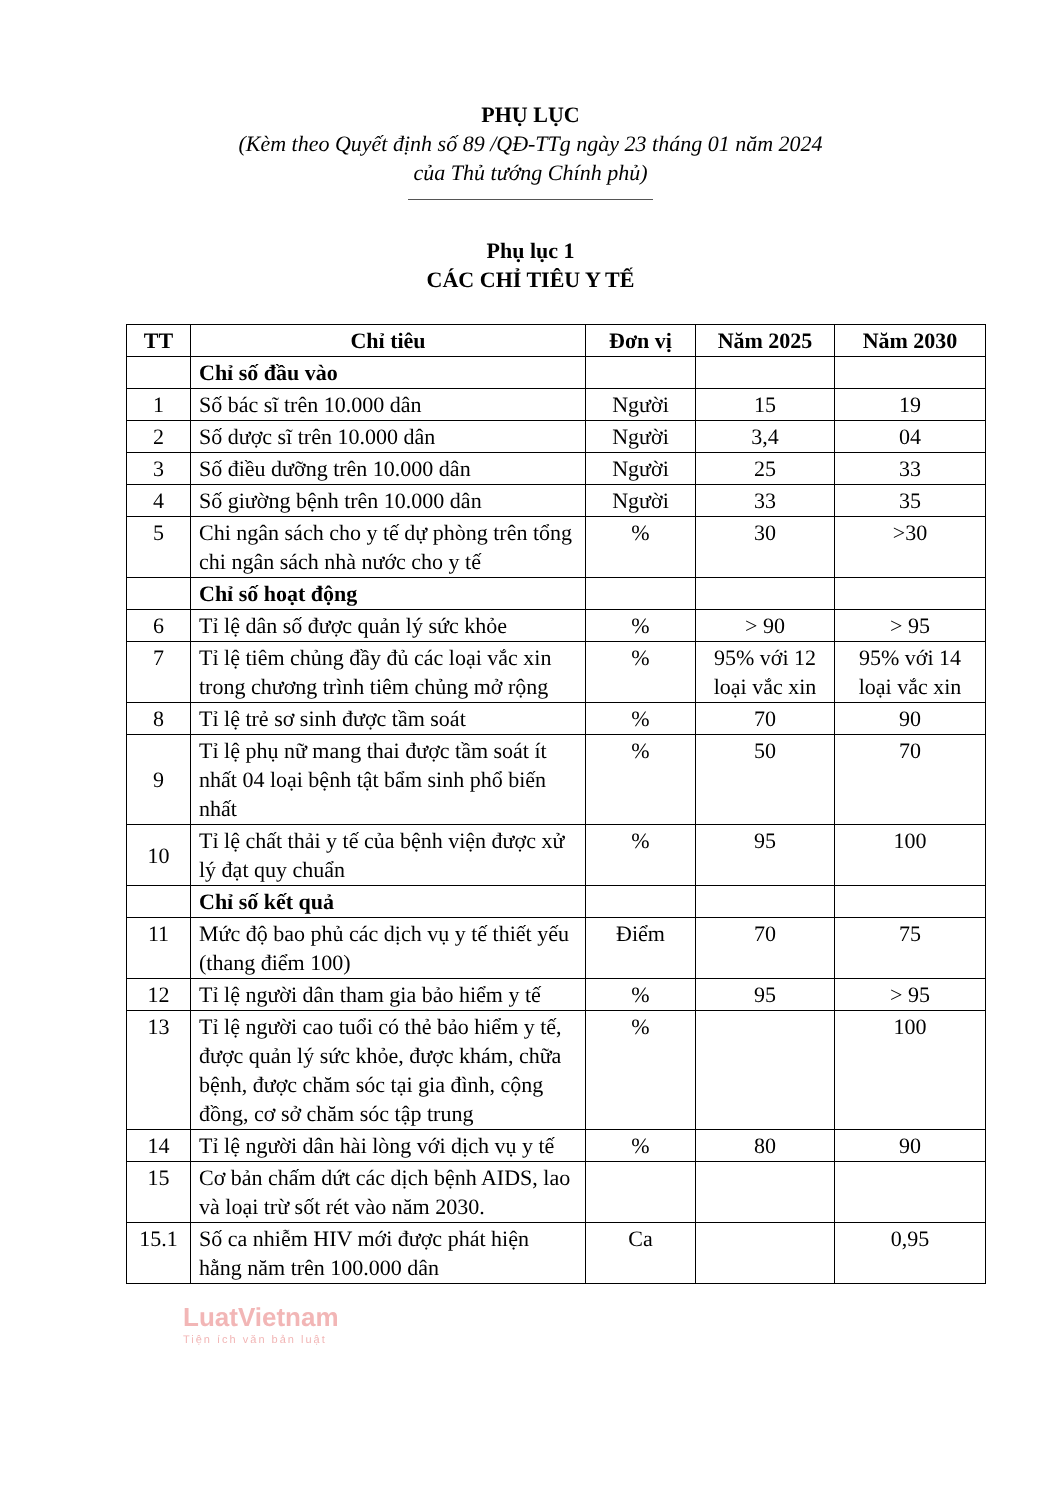PHỤ LỤC
(Kèm theo Quyết định số 89 /QĐ-TTg ngày 23 tháng 01 năm 2024
của Thủ tướng Chính phủ)
Phụ lục 1
CÁC CHỈ TIÊU Y TẾ
| TT | Chỉ tiêu | Đơn vị | Năm 2025 | Năm 2030 |
| --- | --- | --- | --- | --- |
| | Chỉ số đầu vào | | | |
| 1 | Số bác sĩ trên 10.000 dân | Người | 15 | 19 |
| 2 | Số dược sĩ trên 10.000 dân | Người | 3,4 | 04 |
| 3 | Số điều dưỡng trên 10.000 dân | Người | 25 | 33 |
| 4 | Số giường bệnh trên 10.000 dân | Người | 33 | 35 |
| 5 | Chi ngân sách cho y tế dự phòng trên tổng chi ngân sách nhà nước cho y tế | % | 30 | >30 |
| | Chỉ số hoạt động | | | |
| 6 | Tỉ lệ dân số được quản lý sức khỏe | % | > 90 | > 95 |
| 7 | Tỉ lệ tiêm chủng đầy đủ các loại vắc xin trong chương trình tiêm chủng mở rộng | % | 95% với 12 loại vắc xin | 95% với 14 loại vắc xin |
| 8 | Tỉ lệ trẻ sơ sinh được tầm soát | % | 70 | 90 |
| 9 | Tỉ lệ phụ nữ mang thai được tầm soát ít nhất 04 loại bệnh tật bẩm sinh phổ biến nhất | % | 50 | 70 |
| 10 | Tỉ lệ chất thải y tế của bệnh viện được xử lý đạt quy chuẩn | % | 95 | 100 |
| | Chỉ số kết quả | | | |
| 11 | Mức độ bao phủ các dịch vụ y tế thiết yếu (thang điểm 100) | Điểm | 70 | 75 |
| 12 | Tỉ lệ người dân tham gia bảo hiểm y tế | % | 95 | > 95 |
| 13 | Tỉ lệ người cao tuổi có thẻ bảo hiểm y tế, được quản lý sức khỏe, được khám, chữa bệnh, được chăm sóc tại gia đình, cộng đồng, cơ sở chăm sóc tập trung | % | | 100 |
| 14 | Tỉ lệ người dân hài lòng với dịch vụ y tế | % | 80 | 90 |
| 15 | Cơ bản chấm dứt các dịch bệnh AIDS, lao và loại trừ sốt rét vào năm 2030. | | | |
| 15.1 | Số ca nhiễm HIV mới được phát hiện hằng năm trên 100.000 dân | Ca | | 0,95 |
LuatVietnam
Tiện ích văn bản luật